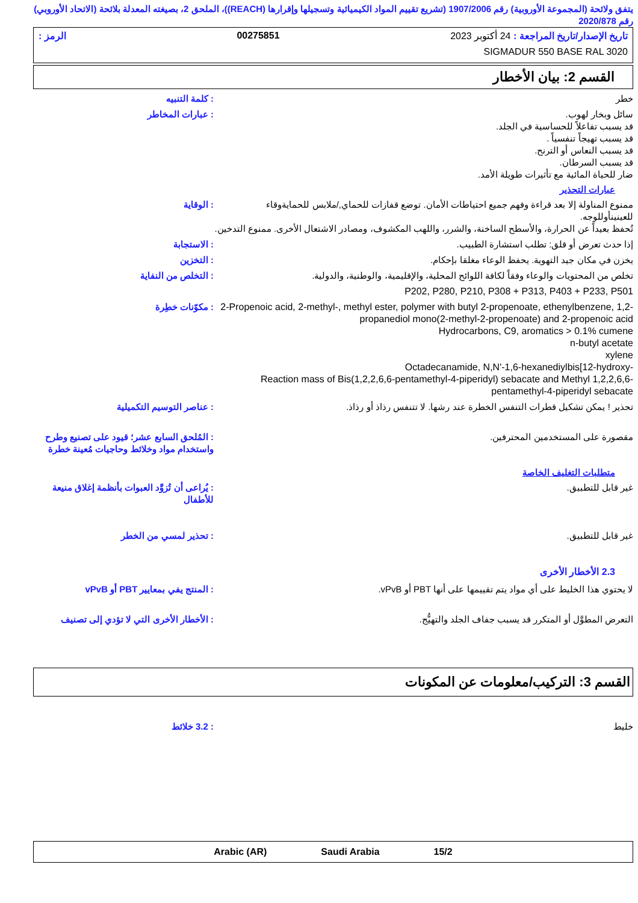يتفق ولائحة (المجموعة الأوروبية) رقم 1907/2006 (تشريع تقييم المواد الكيميائية وتسجيلها وإقرارها (REACH))، الملحق 2، بصيغته المعدلة بلائحة (الاتحاد الأوروبي) رقم 2020/878
تاريخ الإصدار/تاريخ المراجعة : 24 أكتوبر 2023 00275851 الرمز :
SIGMADUR 550 BASE RAL 3020
القسم 2: بيان الأخطار
خطر : كلمة التنبيه
سائل وبخار لهوب.
قد يسبب تفاعلاً للحساسية في الجلد.
قد يسبب تهيجاً تنفسياً .
قد يسبب النعاس أو الترنح.
قد يسبب السرطان.
ضار للحياة المائية مع تأثيرات طويلة الأمد.
: عبارات المخاطر
عبارات التحذير
ممنوع المناولة إلا بعد قراءة وفهم جميع احتياطات الأمان. توضع قفازات للحماي,/ملابس للحمايةوقاء للعينينأوللوجه.
تُحفظ بعيداً عن الحرارة، والأسطح الساخنة، والشرر، واللهب المكشوف، ومصادر الاشتعال الأخرى. ممنوع التدخين.
: الوقاية
إذا حدث تعرض أو قلق: تطلب استشارة الطبيب.
: الاستجابة
يخزن في مكان جيد التهوية. يحفظ الوعاء مغلقا بإحكام.
: التخزين
تخلص من المحتويات والوعاء وفقاً لكافة اللوائح المحلية، والإقليمية، والوطنية، والدولية.
: التخلص من النفاية
P202, P280, P210, P308 + P313, P403 + P233, P501
2-Propenoic acid, 2-methyl-, methyl ester, polymer with butyl 2-propenoate, ethenylbenzene, 1,2-propanediol mono(2-methyl-2-propenoate) and 2-propenoic acid
Hydrocarbons, C9, aromatics > 0.1% cumene
n-butyl acetate
xylene
Octadecanamide, N,N'-1,6-hexanediylbis[12-hydroxy-
Reaction mass of Bis(1,2,2,6,6-pentamethyl-4-piperidyl) sebacate and Methyl 1,2,2,6,6-pentamethyl-4-piperidyl sebacate
: مكوّنات خطِرة
تحذير ! يمكن تشكيل قطرات التنفس الخطرة عند رشها. لا تتنفس رذاذ أو رذاذ.
: عناصر التوسيم التكميلية
مقصورة على المستخدمين المحترفين.
: المُلحق السابع عشر؛ قيود على تصنيع وطرح واستخدام مواد وخلائط وحاجيات مُعينة خطرة
متطلبات التغليف الخاصة
غير قابل للتطبيق. : يُراعى أن تُزوَّد العبوات بأنظمة إغلاق منيعة للأطفال
غير قابل للتطبيق. : تحذير لمسي من الخطر
2.3 الأخطار الأخرى
لا يحتوي هذا الخليط على أي مواد يتم تقييمها على أنها PBT أو vPvB.
: المنتج يفي بمعايير PBT أو vPvB
التعرض المطوَّل أو المتكرر قد يسبب جفاف الجلد والتهيُّج.
: الأخطار الأخرى التي لا تؤدي إلى تصنيف
القسم 3: التركيب/معلومات عن المكونات
خليط : 3.2 خلائط
Arabic (AR) Saudi Arabia 15/2